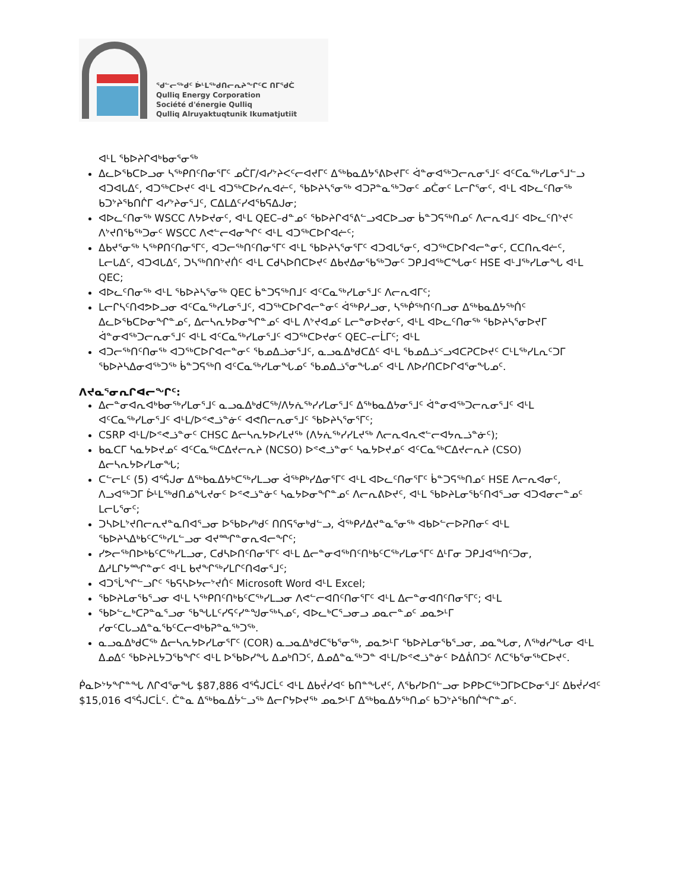ᖁᓪᓕᖅᑯᑦ ᐆᒻᒪᖅᑯᑎᓕᕆᔨᖏᑦᑕ ᑎᒥᖁᑖ
Qulliq Energy Corporation
Société d'énergie Qulliq
Qulliq Alruyaktuqtunik Ikumatjutiit
ᐊᒻᒪ ᖃᐅᔨᒋᐊᒃᑲᓂᕐᓂᖅ
ᐃᓚᐅᖃᑕᐅᓗᓂ ᓴᖅᑭᑎᑦᑎᓂᕐᒥᑦ ᓄᑖᒥ/ᐊᓯᔾᔨᐸᑦᓕᐊᔪᒥᑦ ᐃᖅᑲᓇᐃᔭᕐᕕᐅᔪᒥᑦ ᐋᓐᓂᐊᖅᑐᓕᕆᓂᕐᒧᑦ ᐊᑦᑕᓇᖅᓯᒪᓂᕐᒧᓪᓗ ᐊᑐᐊᒐᐃᑦ, ᐊᑐᖅᑕᐅᔪᑦ ᐊᒻᒪ ᐊᑐᖅᑕᐅᓯᕆᐊᓖᑦ, ᖃᐅᔨᓴᕐᓂᖅ ᐊᑐᕈᓐᓇᖅᑐᓂᑦ ᓄᑖᓂᑦ ᒪᓕᒋᕐᓂᑦ, ᐊᒻᒪ ᐊᐅᓚᑦᑎᓂᖅ ᑲᑐᔾᔨᖃᑎᒌᒥ ᐊᓯᔾᔨᓂᕐᒧᑦ, ᑕᐃᒪᐃᑦᓯᐊᖃᕋᐃᒍᓂ;
ᐊᐅᓚᑦᑎᓂᖅ WSCC ᐱᔭᐅᔪᓂᑦ, ᐊᒻᒪ QEC–ᑯᓐᓄᑦ ᖃᐅᔨᒋᐊᕐᕕᓪᓗᐊᑕᐅᓗᓂ ᑳᓐᑐᕋᖅᑎᓄᑦ ᐱᓕᕆᐊᒧᑦ ᐊᐅᓚᑦᑎᔾᔪᑦ ᐱᔾᔪᑎᖃᖅᑐᓂᑦ WSCC ᐱᕙᓪᓕᐊᓂᖏᑦ ᐊᒻᒪ ᐊᑐᖅᑕᐅᒋᐊᓖᑦ;
ᐃᑲᔪᕐᓂᖅ ᓴᖅᑭᑎᑦᑎᓂᕐᒥᑦ, ᐊᑐᓕᖅᑎᑦᑎᓂᕐᒥᑦ ᐊᒻᒪ ᖃᐅᔨᓴᕐᓂᕐᒥᑦ ᐊᑐᐊᒐᕐᓂᑦ, ᐊᑐᖅᑕᐅᒋᐊᓕᓐᓂᑦ, ᑕᑕᑎᕆᐊᓖᑦ, ᒪᓕᒐᐃᑦ, ᐊᑐᐊᒐᐃᑦ, ᑐᓴᖅᑎᑎᔾᔪᑏᑦ ᐊᒻᒪ ᑕᑯᓴᐅᑎᑕᐅᔪᑦ ᐃᑲᔪᐃᓂᖃᖅᑐᓂᑦ ᑐᑭᒧᐊᖅᑕᖓᓂᑦ HSE ᐊᒻᒧᖅᓯᒪᓂᖓ ᐊᒻᒪ QEC;
ᐊᐅᓚᑦᑎᓂᖅ ᐊᒻᒪ ᖃᐅᔨᓴᕐᓂᖅ QEC ᑳᓐᑐᕋᖅᑎᒧᑦ ᐊᑦᑕᓇᖅᓯᒪᓂᕐᒧᑦ ᐱᓕᕆᐊᒥᑦ;
ᒪᓕᒋᓴᑦᑎᐊᕗᐅᓗᓂ ᐊᑦᑕᓇᖅᓯᒪᓂᕐᒧᑦ, ᐊᑐᖅᑕᐅᒋᐊᓕᓐᓂᑦ ᐋᖅᑭᓱᓗᓂ, ᓴᖅᑮᖅᑎᑦᑎᓗᓂ ᐃᖅᑲᓇᐃᔭᖅᑏᑦ ᐃᓚᐅᖃᑕᐅᓂᖏᓐᓄᑦ, ᐃᓕᓴᕆᔭᐅᓂᖏᓐᓄᑦ ᐊᒻᒪ ᐱᔾᔪᐊᓄᑦ ᒪᓕᓐᓂᐅᔪᓂᑦ, ᐊᒻᒪ ᐊᐅᓚᑦᑎᓂᖅ ᖃᐅᔨᓴᕐᓂᐅᔪᒥ ᐋᓐᓂᐊᖅᑐᓕᕆᓂᕐᒧᑦ ᐊᒻᒪ ᐊᑦᑕᓇᖅᓯᒪᓂᕐᒧᑦ ᐊᑐᖅᑕᐅᔪᓂᑦ QEC–ᓕᒫᒥᑦ; ᐊᒻᒪ
ᐊᑐᓕᖅᑎᑦᑎᓂᖅ ᐊᑐᖅᑕᐅᒋᐊᓕᓐᓂᑦ ᖃᓄᐃᓘᓂᕐᒧᑦ, ᓇᓗᓇᐃᒃᑯᑕᐃᑦ ᐊᒻᒪ ᖃᓄᐃᓘᑉᓗᐊᑕᕈᑕᐅᔪᑦ ᑕᒻᒪᖅᓯᒪᕆᑦᑐᒥ ᖃᐅᔨᓴᐃᓂᐊᖅᑐᖅ ᑳᓐᑐᕋᖅᑎ ᐊᑦᑕᓇᖅᓯᒪᓂᖓᓄᑦ ᖃᓄᐃᓘᕐᓂᖓᓄᑦ ᐊᒻᒪ ᐱᐅᓯᑎᑕᐅᒋᐊᕐᓂᖓᓄᑦ.
ᐱᔪᓇᕐᓂᕆᒋᐊᓕᖏᑦ:
ᐃᓕᓐᓂᐊᕆᐊᒃᑲᓂᖅᓯᒪᓂᕐᒧᑦ ᓇᓗᓇᐃᒃᑯᑕᖅ/ᐱᔭᕇᖅᓯᓯᒪᓂᕐᒧᑦ ᐃᖅᑲᓇᐃᔭᓂᕐᒧᑦ ᐋᓐᓂᐊᖅᑐᓕᕆᓂᕐᒧᑦ ᐊᒻᒪ ᐊᑦᑕᓇᖅᓯᒪᓂᕐᒧᑦ ᐊᒻᒪ/ᐅᕝᕙᓘᓐᓃᑦ ᐊᕙᑎᓕᕆᓂᕐᒧᑦ ᖃᐅᔨᓴᕐᓂᕐᒥᑦ;
CSRP ᐊᒻᒪ/ᐅᕝᕙᓘᓐᓂᑦ CHSC ᐃᓕᓴᕆᔭᐅᓯᒪᔪᖅ (ᐱᔭᕇᖅᓯᓯᒪᔪᖅ ᐱᓕᕆᐊᕆᕙᓪᓕᐊᔭᕆᓘᓐᓃᑦ);
ᑲᓇᑕᒥ ᓴᓇᔭᐅᔪᓄᑦ ᐊᑦᑕᓇᖅᑕᐃᔪᓕᕆᔨ (NCSO) ᐅᕝᕙᓘᓐᓂᑦ ᓴᓇᔭᐅᔪᓄᑦ ᐊᑦᑕᓇᖅᑕᐃᔪᓕᕆᔨ (CSO) ᐃᓕᓴᕆᔭᐅᓯᒪᓂᖓ;
ᑕᓪᓕᒪᑦ (5) ᐊᕐᕌᒍᓂ ᐃᖅᑲᓇᐃᔭᒃᑕᖅᓯᒪᓗᓂ ᐋᖅᑭᒃᓯᐃᓂᕐᒥᑦ ᐊᒻᒪ ᐊᐅᓚᑦᑎᓂᕐᒥᑦ ᑳᓐᑐᕋᖅᑎᓄᑦ HSE ᐱᓕᕆᐊᓂᑦ, ᐱᓗᐊᖅᑐᒥ ᐆᒻᒪᖅᑯᑎᓅᖓᔪᓂᑦ ᐅᕝᕙᓘᓐᓃᑦ ᓴᓇᔭᐅᓂᖏᓐᓄᑦ ᐱᓕᕆᕕᐅᔪᑦ, ᐊᒻᒪ ᖃᐅᔨᒪᓂᖃᑦᑎᐊᕐᓗᓂ ᐊᑐᐊᓂᓕᓐᓄᑦ ᒪᓕᒐᕐᓂᑦ;
ᑐᓴᐅᒪᔾᔪᑎᓕᕆᔪᓐᓇᑎᐊᕐᓗᓂ ᐅᖃᐅᓯᒃᑯᑦ ᑎᑎᕋᕐᓂᒃᑯᓪᓗ, ᐋᖅᑭᓱᐃᔪᓐᓇᕐᓂᖅ ᐊᑲᐅᓪᓕᐅᕈᑎᓂᑦ ᐊᒻᒪ ᖃᐅᔨᓴᐃᒃᑲᑦᑕᖅᓯᒪᓪᓗᓂ ᐊᔪᙱᓐᓂᕆᐊᓕᖏᑦ;
ᓯᕗᓕᖅᑎᐅᒃᑲᑦᑕᖅᓯᒪᓗᓂ, ᑕᑯᓴᐅᑎᑦᑎᓂᕐᒥᑦ ᐊᒻᒪ ᐃᓕᓐᓂᐊᖅᑎᑦᑎᒃᑲᑦᑕᖅᓯᒪᓂᕐᒥᑦ ᐃᒻᒥᓂ ᑐᑭᒧᐊᖅᑎᑦᑐᓂ, ᐃᓱᒪᒋᔭᙱᓐᓂᑦ ᐊᒻᒪ ᑲᔪᖏᖅᓯᒪᒋᑦᑎᐊᓂᕐᒧᑦ;
ᐊᑐᕐᒑᖏᓪᓗᒋᑦ ᖃᕋᓴᐅᔭᓕᔾᔪᑏᑦ Microsoft Word ᐊᒻᒪ Excel;
ᖃᐅᔨᒪᓂᖃᕐᓗᓂ ᐊᒻᒪ ᓴᖅᑭᑎᑦᑎᒃᑲᑦᑕᖅᓯᒪᓗᓂ ᐱᕙᓪᓕᐊᑎᑦᑎᓂᕐᒥᑦ ᐊᒻᒪ ᐃᓕᓐᓂᐊᑎᑦᑎᓂᕐᒥᑦ; ᐊᒻᒪ
ᖃᐅᓪᓚᒃᑕᕈᓐᓇᕐᓗᓂ ᖃᖓᒪᑦᓯᕋᑦᓯᓐᖑᓂᖅᓴᓄᑦ, ᐊᐅᓚᒃᑕᕐᓗᓂᓗ ᓄᓇᓕᓐᓄᑦ ᓄᓇᕗᒻᒥ ᓯᓂᑦᑕᒐᓗᐃᓐᓇᖃᑦᑕᓕᐊᒃᑲᕈᓐᓇᖅᑐᖅ.
ᓇᓗᓇᐃᒃᑯᑕᖅ ᐃᓕᓴᕆᔭᐅᓯᒪᓂᕐᒥᑦ (COR) ᓇᓗᓇᐃᒃᑯᑕᖃᕐᓂᖅ, ᓄᓇᕗᒻᒥ ᖃᐅᔨᒪᓂᖃᕐᓗᓂ, ᓄᓇᖓᓂ, ᐱᖅᑯᓯᖓᓂ ᐊᒻᒪ ᐃᓄᐃᑦ ᖃᐅᔨᒪᔭᑐᖃᖏᑦ ᐊᒻᒪ ᐅᖃᐅᓯᖓ ᐃᓄᒃᑎᑐᑦ, ᐃᓄᐃᓐᓇᖅᑐᓐ ᐊᒻᒪ/ᐅᕝᕙᓘᓐᓃᑦ ᐅᐃᕖᑎᑐᑦ ᐱᑕᖃᕐᓂᖅᑕᐅᔪᑦ.
ᑮᓇᐅᔾᔭᖏᓐᖓ ᐱᒋᐊᕐᓂᖓ $87,886 ᐊᕐᕌᒍᑕᒫᑦ ᐊᒻᒪ ᐃᑲᔫᓯᐊᑦ ᑲᑎᓐᖓᔪᑦ, ᐱᖃᓯᐅᑎᓪᓗᓂ ᐅᑭᐅᑕᖅᑐᒥᐅᑕᐅᓂᕐᒧᑦ ᐃᑲᔫᓯᐊᑦ $15,016 ᐊᕐᕌᒍᑕᒫᑦ. ᑖᓐᓇ ᐃᖅᑲᓇᐃᔮᓪᓗᖅ ᐃᓕᒋᔭᐅᔪᖅ ᓄᓇᕗᒻᒥ ᐃᖅᑲᓇᐃᔭᖅᑎᓄᑦ ᑲᑐᔾᔨᖃᑎᒌᖏᓐᓄᑦ.